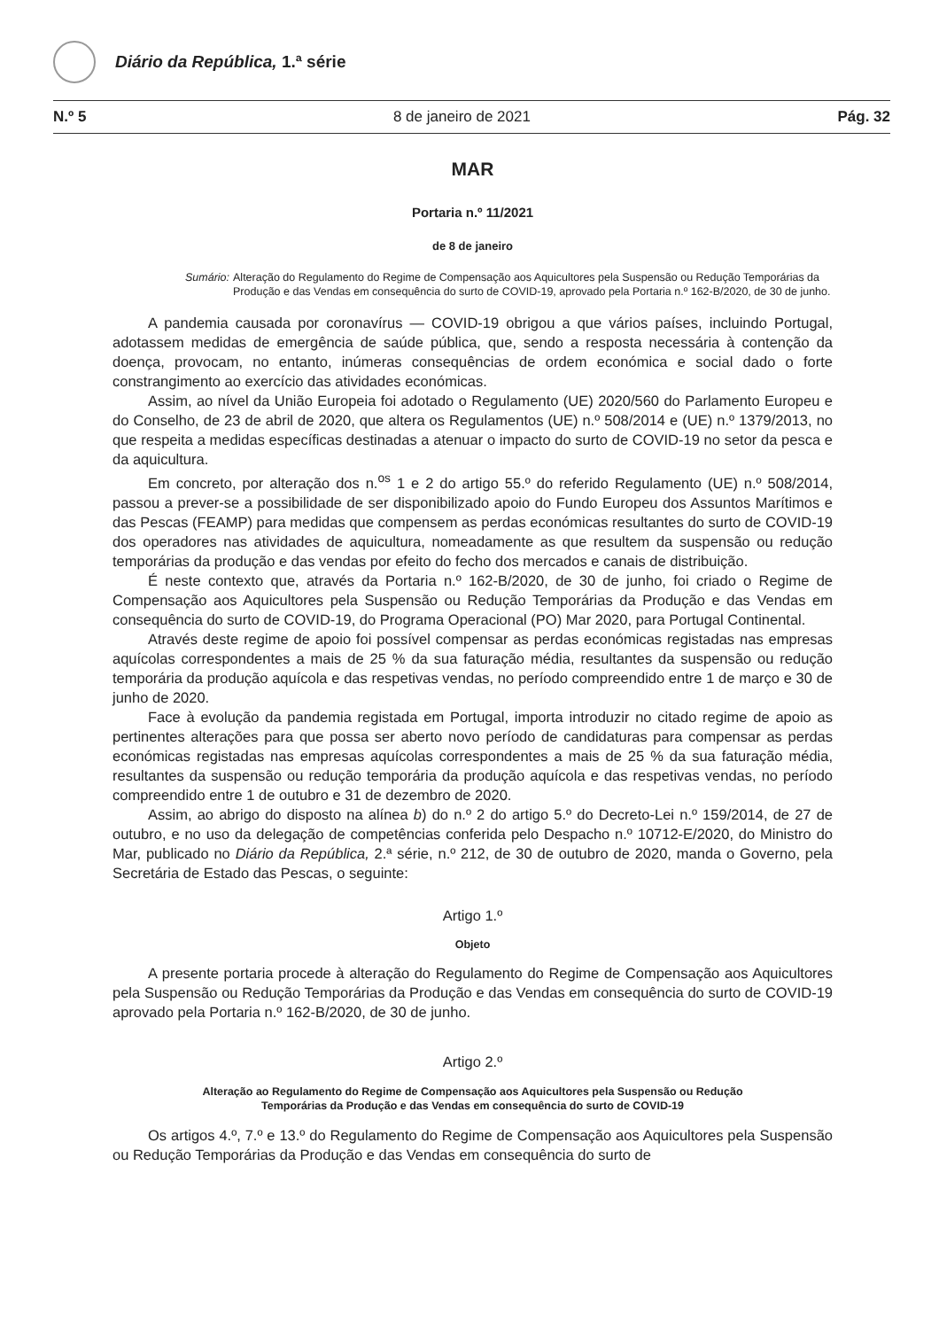Diário da República, 1.ª série
N.º 5 8 de janeiro de 2021 Pág. 32
MAR
Portaria n.º 11/2021
de 8 de janeiro
Sumário: Alteração do Regulamento do Regime de Compensação aos Aquicultores pela Suspensão ou Redução Temporárias da Produção e das Vendas em consequência do surto de COVID-19, aprovado pela Portaria n.º 162-B/2020, de 30 de junho.
A pandemia causada por coronavírus — COVID-19 obrigou a que vários países, incluindo Portugal, adotassem medidas de emergência de saúde pública, que, sendo a resposta necessária à contenção da doença, provocam, no entanto, inúmeras consequências de ordem económica e social dado o forte constrangimento ao exercício das atividades económicas.
Assim, ao nível da União Europeia foi adotado o Regulamento (UE) 2020/560 do Parlamento Europeu e do Conselho, de 23 de abril de 2020, que altera os Regulamentos (UE) n.º 508/2014 e (UE) n.º 1379/2013, no que respeita a medidas específicas destinadas a atenuar o impacto do surto de COVID-19 no setor da pesca e da aquicultura.
Em concreto, por alteração dos n.<sup>os</sup> 1 e 2 do artigo 55.º do referido Regulamento (UE) n.º 508/2014, passou a prever-se a possibilidade de ser disponibilizado apoio do Fundo Europeu dos Assuntos Marítimos e das Pescas (FEAMP) para medidas que compensem as perdas económicas resultantes do surto de COVID-19 dos operadores nas atividades de aquicultura, nomeadamente as que resultem da suspensão ou redução temporárias da produção e das vendas por efeito do fecho dos mercados e canais de distribuição.
É neste contexto que, através da Portaria n.º 162-B/2020, de 30 de junho, foi criado o Regime de Compensação aos Aquicultores pela Suspensão ou Redução Temporárias da Produção e das Vendas em consequência do surto de COVID-19, do Programa Operacional (PO) Mar 2020, para Portugal Continental.
Através deste regime de apoio foi possível compensar as perdas económicas registadas nas empresas aquícolas correspondentes a mais de 25 % da sua faturação média, resultantes da suspensão ou redução temporária da produção aquícola e das respetivas vendas, no período compreendido entre 1 de março e 30 de junho de 2020.
Face à evolução da pandemia registada em Portugal, importa introduzir no citado regime de apoio as pertinentes alterações para que possa ser aberto novo período de candidaturas para compensar as perdas económicas registadas nas empresas aquícolas correspondentes a mais de 25 % da sua faturação média, resultantes da suspensão ou redução temporária da produção aquícola e das respetivas vendas, no período compreendido entre 1 de outubro e 31 de dezembro de 2020.
Assim, ao abrigo do disposto na alínea b) do n.º 2 do artigo 5.º do Decreto-Lei n.º 159/2014, de 27 de outubro, e no uso da delegação de competências conferida pelo Despacho n.º 10712-E/2020, do Ministro do Mar, publicado no Diário da República, 2.ª série, n.º 212, de 30 de outubro de 2020, manda o Governo, pela Secretária de Estado das Pescas, o seguinte:
Artigo 1.º
Objeto
A presente portaria procede à alteração do Regulamento do Regime de Compensação aos Aquicultores pela Suspensão ou Redução Temporárias da Produção e das Vendas em consequência do surto de COVID-19 aprovado pela Portaria n.º 162-B/2020, de 30 de junho.
Artigo 2.º
Alteração ao Regulamento do Regime de Compensação aos Aquicultores pela Suspensão ou Redução
Temporárias da Produção e das Vendas em consequência do surto de COVID-19
Os artigos 4.º, 7.º e 13.º do Regulamento do Regime de Compensação aos Aquicultores pela Suspensão ou Redução Temporárias da Produção e das Vendas em consequência do surto de